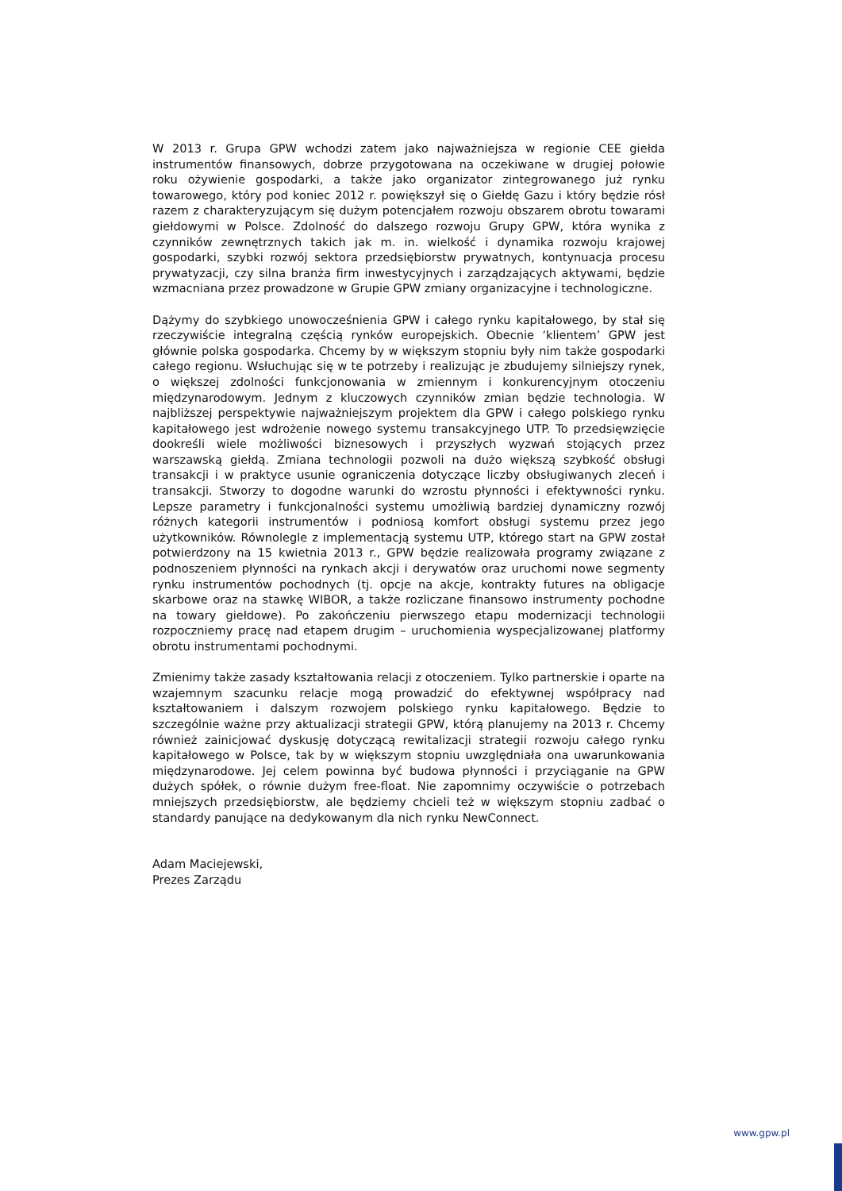W 2013 r. Grupa GPW wchodzi zatem jako najważniejsza w regionie CEE giełda instrumentów finansowych, dobrze przygotowana na oczekiwane w drugiej połowie roku ożywienie gospodarki, a także jako organizator zintegrowanego już rynku towarowego, który pod koniec 2012 r. powiększył się o Giełdę Gazu i który będzie rósł razem z charakteryzującym się dużym potencjałem rozwoju obszarem obrotu towarami giełdowymi w Polsce. Zdolność do dalszego rozwoju Grupy GPW, która wynika z czynników zewnętrznych takich jak m. in. wielkość i dynamika rozwoju krajowej gospodarki, szybki rozwój sektora przedsiębiorstw prywatnych, kontynuacja procesu prywatyzacji, czy silna branża firm inwestycyjnych i zarządzających aktywami, będzie wzmacniana przez prowadzone w Grupie GPW zmiany organizacyjne i technologiczne.
Dążymy do szybkiego unowocześnienia GPW i całego rynku kapitałowego, by stał się rzeczywiście integralną częścią rynków europejskich. Obecnie ‘klientem’ GPW jest głównie polska gospodarka. Chcemy by w większym stopniu były nim także gospodarki całego regionu. Wsłuchując się w te potrzeby i realizując je zbudujemy silniejszy rynek, o większej zdolności funkcjonowania w zmiennym i konkurencyjnym otoczeniu międzynarodowym. Jednym z kluczowych czynników zmian będzie technologia. W najbliższej perspektywie najważniejszym projektem dla GPW i całego polskiego rynku kapitałowego jest wdrożenie nowego systemu transakcyjnego UTP. To przedsięwzięcie dookreśli wiele możliwości biznesowych i przyszłych wyzwań stojących przez warszawską giełdą. Zmiana technologii pozwoli na dużo większą szybkość obsługi transakcji i w praktyce usunie ograniczenia dotyczące liczby obsługiwanych zleceń i transakcji. Stworzy to dogodne warunki do wzrostu płynności i efektywności rynku. Lepsze parametry i funkcjonalności systemu umożliwią bardziej dynamiczny rozwój różnych kategorii instrumentów i podniosą komfort obsługi systemu przez jego użytkowników. Równolegle z implementacją systemu UTP, którego start na GPW został potwierdzony na 15 kwietnia 2013 r., GPW będzie realizowała programy związane z podnoszeniem płynności na rynkach akcji i derywatów oraz uruchomi nowe segmenty rynku instrumentów pochodnych (tj. opcje na akcje, kontrakty futures na obligacje skarbowe oraz na stawkę WIBOR, a także rozliczane finansowo instrumenty pochodne na towary giełdowe). Po zakończeniu pierwszego etapu modernizacji technologii rozpoczniemy pracę nad etapem drugim – uruchomienia wyspecjalizowanej platformy obrotu instrumentami pochodnymi.
Zmienimy także zasady kształtowania relacji z otoczeniem. Tylko partnerskie i oparte na wzajemnym szacunku relacje mogą prowadzić do efektywnej współpracy nad kształtowaniem i dalszym rozwojem polskiego rynku kapitałowego. Będzie to szczególnie ważne przy aktualizacji strategii GPW, którą planujemy na 2013 r. Chcemy również zainicjować dyskusję dotyczącą rewitalizacji strategii rozwoju całego rynku kapitałowego w Polsce, tak by w większym stopniu uwzględniała ona uwarunkowania międzynarodowe. Jej celem powinna być budowa płynności i przyciąganie na GPW dużych spółek, o równie dużym free-float. Nie zapomnimy oczywiście o potrzebach mniejszych przedsiębiorstw, ale będziemy chcieli też w większym stopniu zadbać o standardy panujące na dedykowanym dla nich rynku NewConnect.
Adam Maciejewski,
Prezes Zarządu
www.gpw.pl